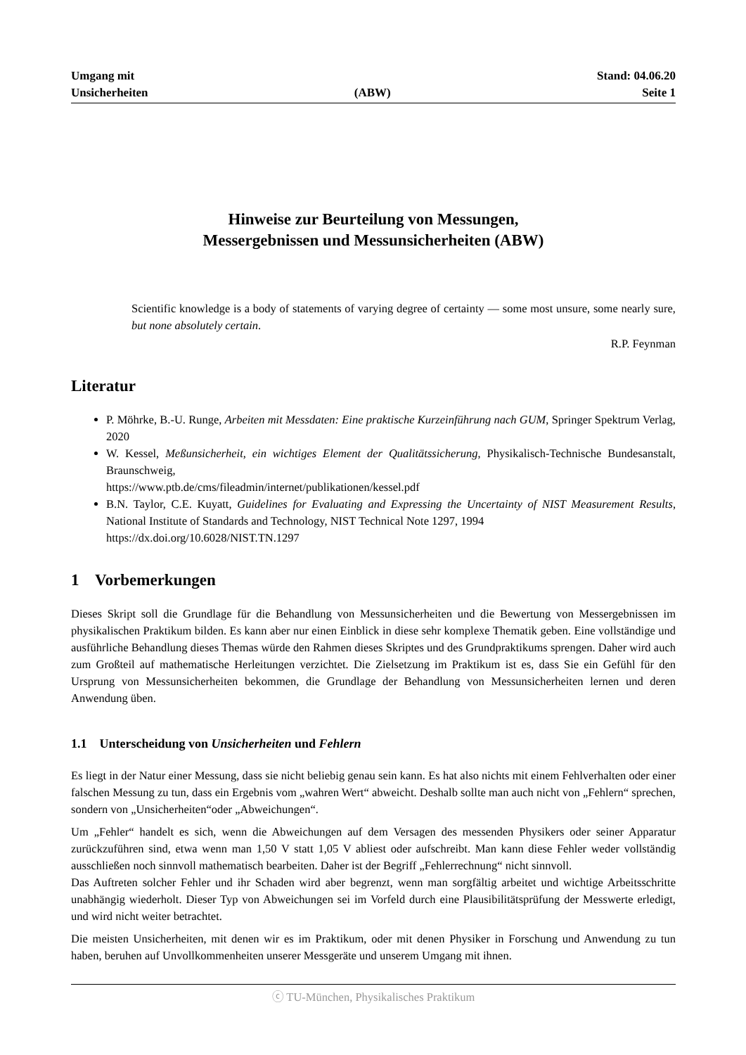Umgang mit
Unsicherheiten
(ABW)
Stand: 04.06.20
Seite 1
Hinweise zur Beurteilung von Messungen,
Messergebnissen und Messunsicherheiten (ABW)
Scientific knowledge is a body of statements of varying degree of certainty — some most unsure, some nearly sure, but none absolutely certain.
R.P. Feynman
Literatur
P. Möhrke, B.-U. Runge, Arbeiten mit Messdaten: Eine praktische Kurzeinführung nach GUM, Springer Spektrum Verlag, 2020
W. Kessel, Meßunsicherheit, ein wichtiges Element der Qualitätssicherung, Physikalisch-Technische Bundesanstalt, Braunschweig,
https://www.ptb.de/cms/fileadmin/internet/publikationen/kessel.pdf
B.N. Taylor, C.E. Kuyatt, Guidelines for Evaluating and Expressing the Uncertainty of NIST Measurement Results, National Institute of Standards and Technology, NIST Technical Note 1297, 1994
https://dx.doi.org/10.6028/NIST.TN.1297
1 Vorbemerkungen
Dieses Skript soll die Grundlage für die Behandlung von Messunsicherheiten und die Bewertung von Messergebnissen im physikalischen Praktikum bilden. Es kann aber nur einen Einblick in diese sehr komplexe Thematik geben. Eine vollständige und ausführliche Behandlung dieses Themas würde den Rahmen dieses Skriptes und des Grundpraktikums sprengen. Daher wird auch zum Großteil auf mathematische Herleitungen verzichtet. Die Zielsetzung im Praktikum ist es, dass Sie ein Gefühl für den Ursprung von Messunsicherheiten bekommen, die Grundlage der Behandlung von Messunsicherheiten lernen und deren Anwendung üben.
1.1 Unterscheidung von Unsicherheiten und Fehlern
Es liegt in der Natur einer Messung, dass sie nicht beliebig genau sein kann. Es hat also nichts mit einem Fehlverhalten oder einer falschen Messung zu tun, dass ein Ergebnis vom „wahren Wert“ abweicht. Deshalb sollte man auch nicht von „Fehlern“ sprechen, sondern von „Unsicherheiten“oder „Abweichungen“.
Um „Fehler“ handelt es sich, wenn die Abweichungen auf dem Versagen des messenden Physikers oder seiner Apparatur zurückzuführen sind, etwa wenn man 1,50 V statt 1,05 V abliest oder aufschreibt. Man kann diese Fehler weder vollständig ausschließen noch sinnvoll mathematisch bearbeiten. Daher ist der Begriff „Fehlerrechnung“ nicht sinnvoll.
Das Auftreten solcher Fehler und ihr Schaden wird aber begrenzt, wenn man sorgfältig arbeitet und wichtige Arbeitsschritte unabhängig wiederholt. Dieser Typ von Abweichungen sei im Vorfeld durch eine Plausibilitätsprüfung der Messwerte erledigt, und wird nicht weiter betrachtet.
Die meisten Unsicherheiten, mit denen wir es im Praktikum, oder mit denen Physiker in Forschung und Anwendung zu tun haben, beruhen auf Unvollkommenheiten unserer Messgeräte und unserem Umgang mit ihnen.
ⓒ TU-München, Physikalisches Praktikum